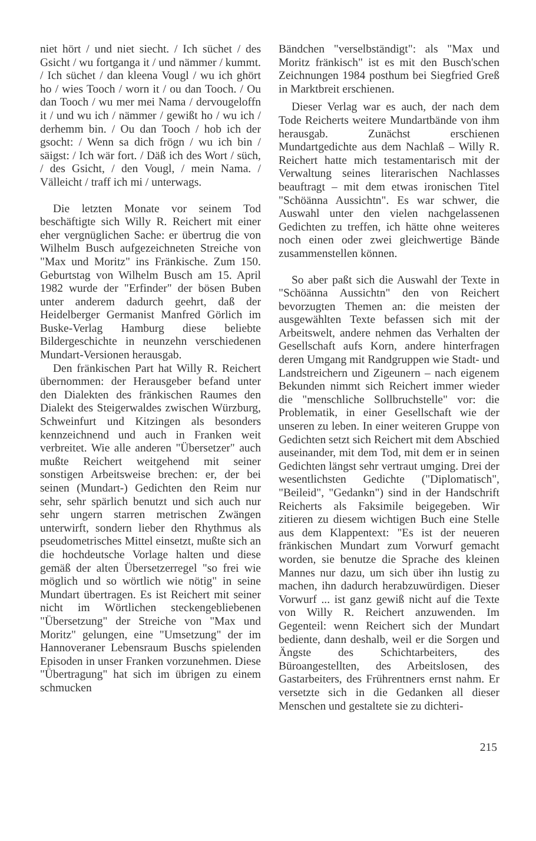niet hört / und niet siecht. / Ich süchet / des Gsicht / wu fortganga it / und nämmer / kummt. / Ich süchet / dan kleena Vougl / wu ich ghört ho / wies Tooch / worn it / ou dan Tooch. / Ou dan Tooch / wu mer mei Nama / dervougeloffn it / und wu ich / nämmer / gewißt ho / wu ich / derhemm bin. / Ou dan Tooch / hob ich der gsocht: / Wenn sa dich frögn / wu ich bin / säigst: / Ich wär fort. / Däß ich des Wort / süch, / des Gsicht, / den Vougl, / mein Nama. / Välleicht / traff ich mi / unterwags.
Die letzten Monate vor seinem Tod beschäftigte sich Willy R. Reichert mit einer eher vergnüglichen Sache: er übertrug die von Wilhelm Busch aufgezeichneten Streiche von "Max und Moritz" ins Fränkische. Zum 150. Geburtstag von Wilhelm Busch am 15. April 1982 wurde der "Erfinder" der bösen Buben unter anderem dadurch geehrt, daß der Heidelberger Germanist Manfred Görlich im Buske-Verlag Hamburg diese beliebte Bildergeschichte in neunzehn verschiedenen Mundart-Versionen herausgab.
Den fränkischen Part hat Willy R. Reichert übernommen: der Herausgeber befand unter den Dialekten des fränkischen Raumes den Dialekt des Steigerwaldes zwischen Würzburg, Schweinfurt und Kitzingen als besonders kennzeichnend und auch in Franken weit verbreitet. Wie alle anderen "Übersetzer" auch mußte Reichert weitgehend mit seiner sonstigen Arbeitsweise brechen: er, der bei seinen (Mundart-) Gedichten den Reim nur sehr, sehr spärlich benutzt und sich auch nur sehr ungern starren metrischen Zwängen unterwirft, sondern lieber den Rhythmus als pseudometrisches Mittel einsetzt, mußte sich an die hochdeutsche Vorlage halten und diese gemäß der alten Übersetzerregel "so frei wie möglich und so wörtlich wie nötig" in seine Mundart übertragen. Es ist Reichert mit seiner nicht im Wörtlichen steckengebliebenen "Übersetzung" der Streiche von "Max und Moritz" gelungen, eine "Umsetzung" der im Hannoveraner Lebensraum Buschs spielenden Episoden in unser Franken vorzunehmen. Diese "Übertragung" hat sich im übrigen zu einem schmucken
Bändchen "verselbständigt": als "Max und Moritz fränkisch" ist es mit den Busch'schen Zeichnungen 1984 posthum bei Siegfried Greß in Marktbreit erschienen.
Dieser Verlag war es auch, der nach dem Tode Reicherts weitere Mundartbände von ihm herausgab. Zunächst erschienen Mundartgedichte aus dem Nachlaß – Willy R. Reichert hatte mich testamentarisch mit der Verwaltung seines literarischen Nachlasses beauftragt – mit dem etwas ironischen Titel "Schöänna Aussichtn". Es war schwer, die Auswahl unter den vielen nachgelassenen Gedichten zu treffen, ich hätte ohne weiteres noch einen oder zwei gleichwertige Bände zusammenstellen können.
So aber paßt sich die Auswahl der Texte in "Schöänna Aussichtn" den von Reichert bevorzugten Themen an: die meisten der ausgewählten Texte befassen sich mit der Arbeitswelt, andere nehmen das Verhalten der Gesellschaft aufs Korn, andere hinterfragen deren Umgang mit Randgruppen wie Stadt- und Landstreichern und Zigeunern – nach eigenem Bekunden nimmt sich Reichert immer wieder die "menschliche Sollbruchstelle" vor: die Problematik, in einer Gesellschaft wie der unseren zu leben. In einer weiteren Gruppe von Gedichten setzt sich Reichert mit dem Abschied auseinander, mit dem Tod, mit dem er in seinen Gedichten längst sehr vertraut umging. Drei der wesentlichsten Gedichte ("Diplomatisch", "Beileid", "Gedankn") sind in der Handschrift Reicherts als Faksimile beigegeben. Wir zitieren zu diesem wichtigen Buch eine Stelle aus dem Klappentext: "Es ist der neueren fränkischen Mundart zum Vorwurf gemacht worden, sie benutze die Sprache des kleinen Mannes nur dazu, um sich über ihn lustig zu machen, ihn dadurch herabzuwürdigen. Dieser Vorwurf ... ist ganz gewiß nicht auf die Texte von Willy R. Reichert anzuwenden. Im Gegenteil: wenn Reichert sich der Mundart bediente, dann deshalb, weil er die Sorgen und Ängste des Schichtarbeiters, des Büroangestellten, des Arbeitslosen, des Gastarbeiters, des Frührentners ernst nahm. Er versetzte sich in die Gedanken all dieser Menschen und gestaltete sie zu dichteri-
215